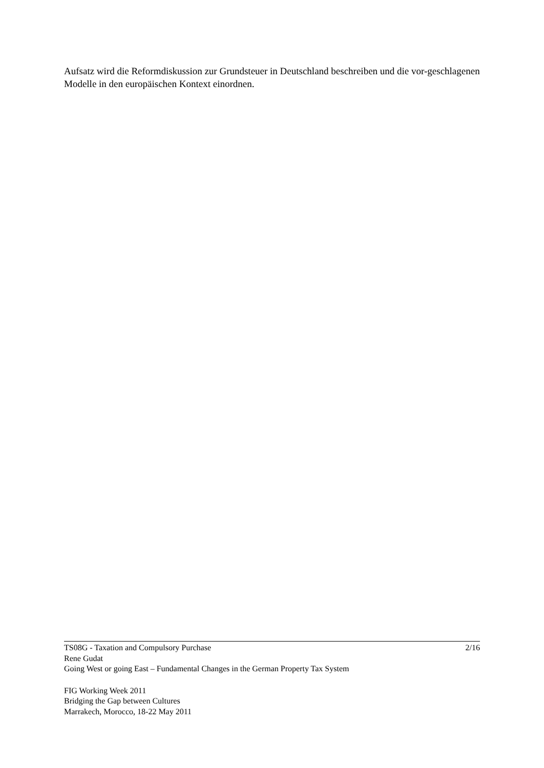Aufsatz wird die Reformdiskussion zur Grundsteuer in Deutschland beschreiben und die vor-geschlagenen Modelle in den europäischen Kontext einordnen.
TS08G - Taxation and Compulsory Purchase 2/16
Rene Gudat
Going West or going East – Fundamental Changes in the German Property Tax System
FIG Working Week 2011
Bridging the Gap between Cultures
Marrakech, Morocco, 18-22 May 2011